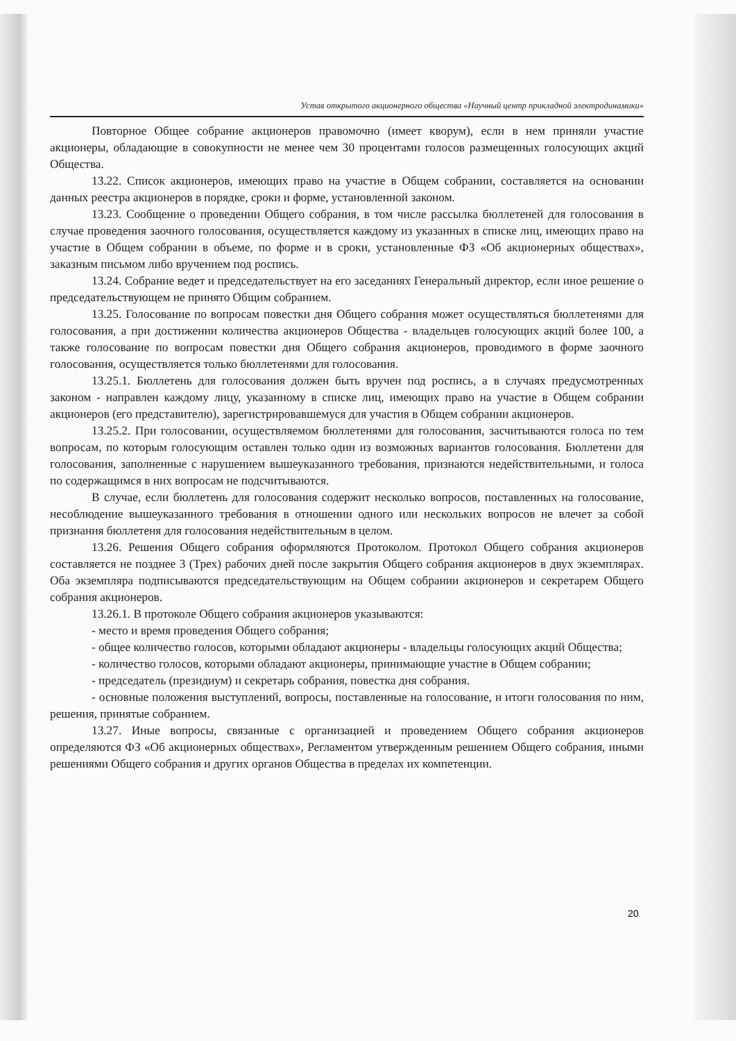Устав открытого акционерного общества «Научный центр прикладной электродинамики»
Повторное Общее собрание акционеров правомочно (имеет кворум), если в нем приняли участие акционеры, обладающие в совокупности не менее чем 30 процентами голосов размещенных голосующих акций Общества.
13.22. Список акционеров, имеющих право на участие в Общем собрании, составляется на основании данных реестра акционеров в порядке, сроки и форме, установленной законом.
13.23. Сообщение о проведении Общего собрания, в том числе рассылка бюллетеней для голосования в случае проведения заочного голосования, осуществляется каждому из указанных в списке лиц, имеющих право на участие в Общем собрании в объеме, по форме и в сроки, установленные ФЗ «Об акционерных обществах», заказным письмом либо вручением под роспись.
13.24. Собрание ведет и председательствует на его заседаниях Генеральный директор, если иное решение о председательствующем не принято Общим собранием.
13.25. Голосование по вопросам повестки дня Общего собрания может осуществляться бюллетенями для голосования, а при достижении количества акционеров Общества - владельцев голосующих акций более 100, а также голосование по вопросам повестки дня Общего собрания акционеров, проводимого в форме заочного голосования, осуществляется только бюллетенями для голосования.
13.25.1. Бюллетень для голосования должен быть вручен под роспись, а в случаях предусмотренных законом - направлен каждому лицу, указанному в списке лиц, имеющих право на участие в Общем собрании акционеров (его представителю), зарегистрировавшемуся для участия в Общем собрании акционеров.
13.25.2. При голосовании, осуществляемом бюллетенями для голосования, засчитываются голоса по тем вопросам, по которым голосующим оставлен только один из возможных вариантов голосования. Бюллетени для голосования, заполненные с нарушением вышеуказанного требования, признаются недействительными, и голоса по содержащимся в них вопросам не подсчитываются.
В случае, если бюллетень для голосования содержит несколько вопросов, поставленных на голосование, несоблюдение вышеуказанного требования в отношении одного или нескольких вопросов не влечет за собой признания бюллетеня для голосования недействительным в целом.
13.26. Решения Общего собрания оформляются Протоколом. Протокол Общего собрания акционеров составляется не позднее 3 (Трех) рабочих дней после закрытия Общего собрания акционеров в двух экземплярах. Оба экземпляра подписываются председательствующим на Общем собрании акционеров и секретарем Общего собрания акционеров.
13.26.1. В протоколе Общего собрания акционеров указываются:
- место и время проведения Общего собрания;
- общее количество голосов, которыми обладают акционеры - владельцы голосующих акций Общества;
- количество голосов, которыми обладают акционеры, принимающие участие в Общем собрании;
- председатель (президиум) и секретарь собрания, повестка дня собрания.
- основные положения выступлений, вопросы, поставленные на голосование, и итоги голосования по ним, решения, принятые собранием.
13.27. Иные вопросы, связанные с организацией и проведением Общего собрания акционеров определяются ФЗ «Об акционерных обществах», Регламентом утвержденным решением Общего собрания, иными решениями Общего собрания и других органов Общества в пределах их компетенции.
20